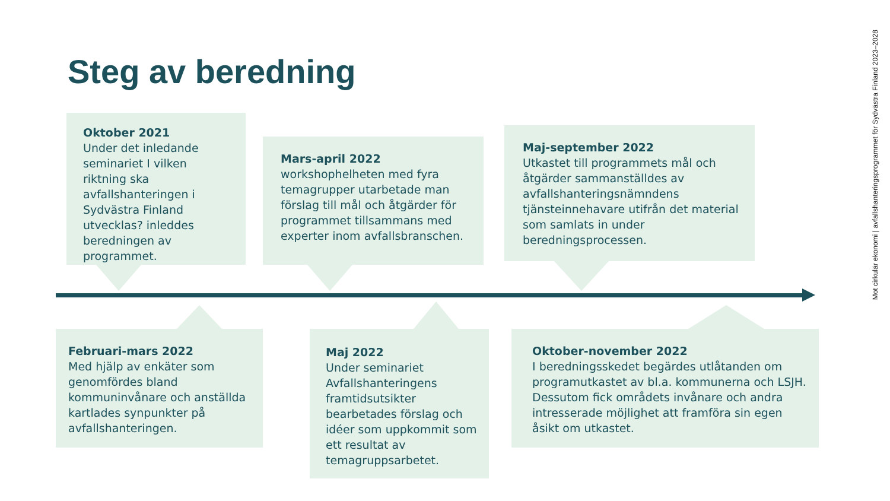Steg av beredning
Mot cirkulär ekonomi | avfallshanteringsprogrammet för Sydvästra Finland 2023–2028
Oktober 2021
Under det inledande seminariet I vilken riktning ska avfallshanteringen i Sydvästra Finland utvecklas? inleddes beredningen av programmet.
Mars-april 2022
workshophelheten med fyra temagrupper utarbetade man förslag till mål och åtgärder för programmet tillsammans med experter inom avfallsbranschen.
Maj-september 2022
Utkastet till programmets mål och åtgärder sammanställdes av avfallshanteringsnämndens tjänsteinnehavare utifrån det material som samlats in under beredningsprocessen.
Februari-mars 2022
Med hjälp av enkäter som genomfördes bland kommuninvånare och anställda kartlades synpunkter på avfallshanteringen.
Maj 2022
Under seminariet Avfallshanteringens framtidsutsikter bearbetades förslag och idéer som uppkommit som ett resultat av temagruppsarbetet.
Oktober-november 2022
I beredningsskedet begärdes utlåtanden om programutkastet av bl.a. kommunerna och LSJH. Dessutom fick områdets invånare och andra intresserade möjlighet att framföra sin egen åsikt om utkastet.